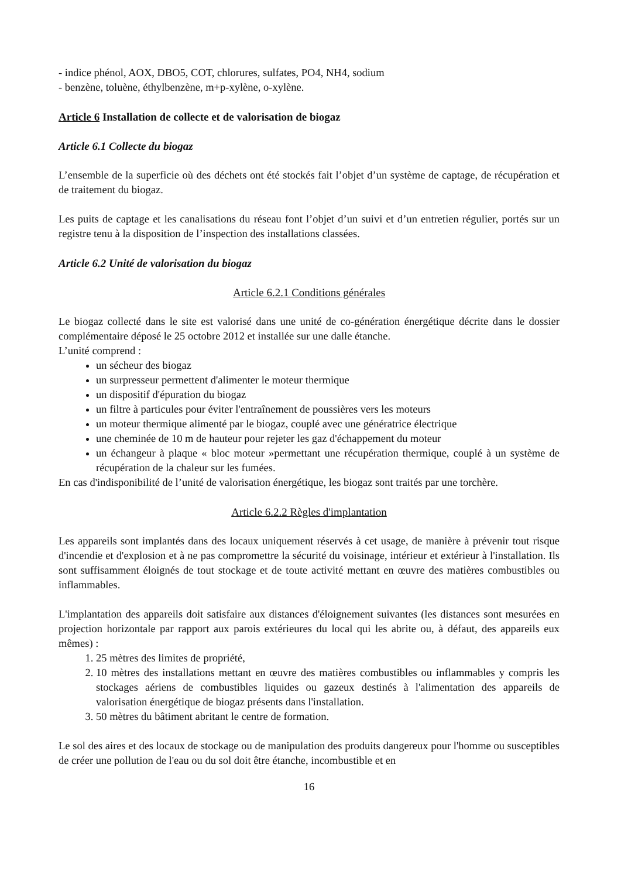- indice phénol, AOX, DBO5, COT, chlorures, sulfates, PO4, NH4, sodium
- benzène, toluène, éthylbenzène, m+p-xylène, o-xylène.
Article 6 Installation de collecte et de valorisation de biogaz
Article 6.1 Collecte du biogaz
L’ensemble de la superficie où des déchets ont été stockés fait l’objet d’un système de captage, de récupération et de traitement du biogaz.
Les puits de captage et les canalisations du réseau font l’objet d’un suivi et d’un entretien régulier, portés sur un registre tenu à la disposition de l’inspection des installations classées.
Article 6.2 Unité de valorisation du biogaz
Article 6.2.1 Conditions générales
Le biogaz collecté dans le site est valorisé dans une unité de co-génération énergétique décrite dans le dossier complémentaire déposé le 25 octobre 2012 et installée sur une dalle étanche.
L’unité comprend :
un sécheur des biogaz
un surpresseur permettent d'alimenter le moteur thermique
un dispositif d'épuration du biogaz
un filtre à particules pour éviter l'entraînement de poussières vers les moteurs
un moteur thermique alimenté par le biogaz, couplé avec une génératrice électrique
une cheminée de 10 m de hauteur pour rejeter les gaz d'échappement du moteur
un échangeur à plaque « bloc moteur »permettant une récupération thermique, couplé à un système de récupération de la chaleur sur les fumées.
En cas d'indisponibilité de l’unité de valorisation énergétique, les biogaz sont traités par une torchère.
Article 6.2.2 Règles d'implantation
Les appareils sont implantés dans des locaux uniquement réservés à cet usage, de manière à prévenir tout risque d'incendie et d'explosion et à ne pas compromettre la sécurité du voisinage, intérieur et extérieur à l'installation. Ils sont suffisamment éloignés de tout stockage et de toute activité mettant en œuvre des matières combustibles ou inflammables.
L'implantation des appareils doit satisfaire aux distances d'éloignement suivantes (les distances sont mesurées en projection horizontale par rapport aux parois extérieures du local qui les abrite ou, à défaut, des appareils eux mêmes) :
1. 25 mètres des limites de propriété,
2. 10 mètres des installations mettant en œuvre des matières combustibles ou inflammables y compris les stockages aériens de combustibles liquides ou gazeux destinés à l'alimentation des appareils de valorisation énergétique de biogaz présents dans l'installation.
3. 50 mètres du bâtiment abritant le centre de formation.
Le sol des aires et des locaux de stockage ou de manipulation des produits dangereux pour l'homme ou susceptibles de créer une pollution de l'eau ou du sol doit être étanche, incombustible et en
16